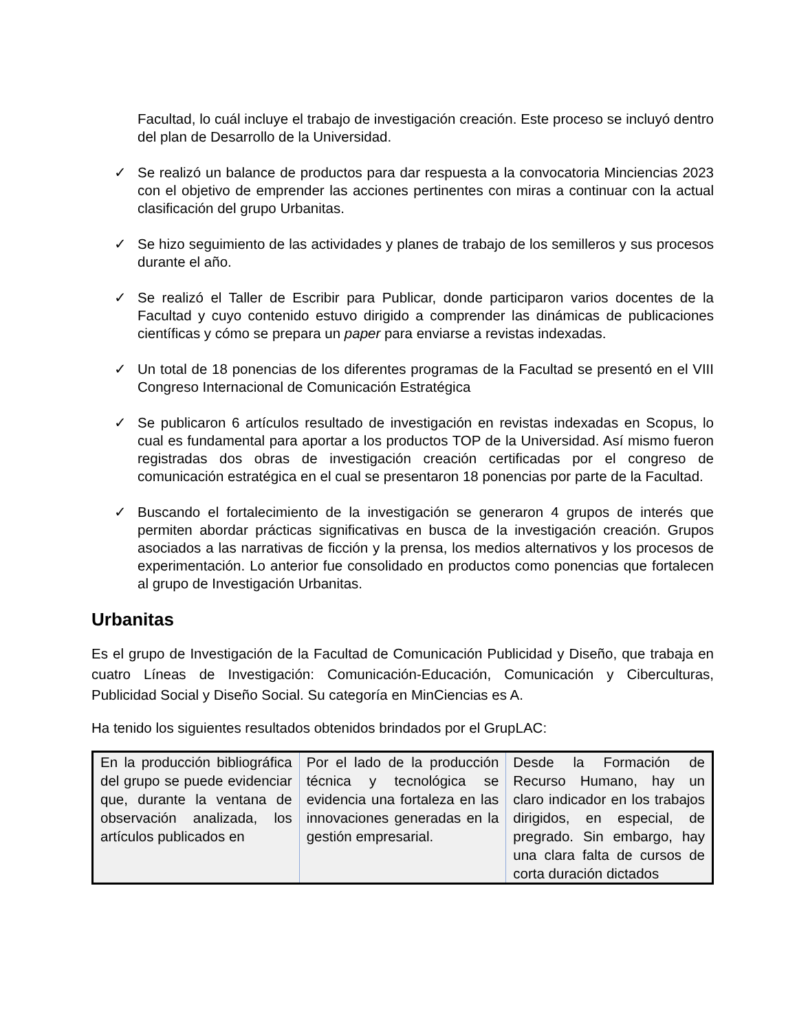Facultad, lo cuál incluye el trabajo de investigación creación. Este proceso se incluyó dentro del plan de Desarrollo de la Universidad.
✓ Se realizó un balance de productos para dar respuesta a la convocatoria Minciencias 2023 con el objetivo de emprender las acciones pertinentes con miras a continuar con la actual clasificación del grupo Urbanitas.
✓ Se hizo seguimiento de las actividades y planes de trabajo de los semilleros y sus procesos durante el año.
✓ Se realizó el Taller de Escribir para Publicar, donde participaron varios docentes de la Facultad y cuyo contenido estuvo dirigido a comprender las dinámicas de publicaciones científicas y cómo se prepara un paper para enviarse a revistas indexadas.
✓ Un total de 18 ponencias de los diferentes programas de la Facultad se presentó en el VIII Congreso Internacional de Comunicación Estratégica
✓ Se publicaron 6 artículos resultado de investigación en revistas indexadas en Scopus, lo cual es fundamental para aportar a los productos TOP de la Universidad. Así mismo fueron registradas dos obras de investigación creación certificadas por el congreso de comunicación estratégica en el cual se presentaron 18 ponencias por parte de la Facultad.
✓ Buscando el fortalecimiento de la investigación se generaron 4 grupos de interés que permiten abordar prácticas significativas en busca de la investigación creación. Grupos asociados a las narrativas de ficción y la prensa, los medios alternativos y los procesos de experimentación. Lo anterior fue consolidado en productos como ponencias que fortalecen al grupo de Investigación Urbanitas.
Urbanitas
Es el grupo de Investigación de la Facultad de Comunicación Publicidad y Diseño, que trabaja en cuatro Líneas de Investigación: Comunicación-Educación, Comunicación y Ciberculturas, Publicidad Social y Diseño Social. Su categoría en MinCiencias es A.
Ha tenido los siguientes resultados obtenidos brindados por el GrupLAC:
| En la producción bibliográfica del grupo se puede evidenciar que, durante la ventana de observación analizada, los artículos publicados en | Por el lado de la producción técnica y tecnológica se evidencia una fortaleza en las innovaciones generadas en la gestión empresarial. | Desde la Formación de Recurso Humano, hay un claro indicador en los trabajos dirigidos, en especial, de pregrado. Sin embargo, hay una clara falta de cursos de corta duración dictados |